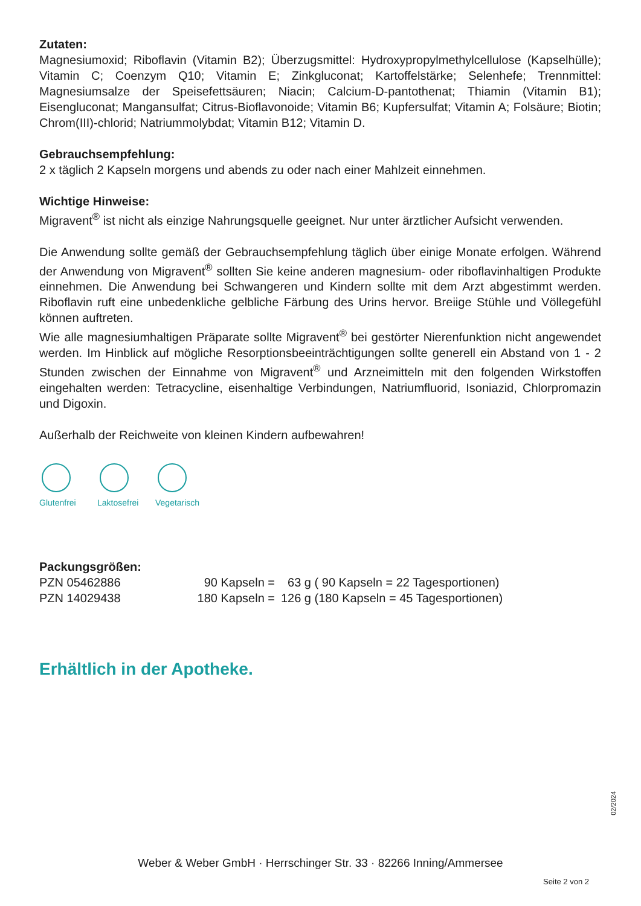Zutaten:
Magnesiumoxid; Riboflavin (Vitamin B2); Überzugsmittel: Hydroxypropylmethylcellulose (Kapsel­hülle); Vitamin C; Coenzym Q10; Vitamin E; Zinkgluconat; Kartoffelstärke; Selenhefe; Trennmit­tel: Magnesiumsalze der Speisefettsäuren; Niacin; Calcium-D-pantothenat; Thiamin (Vitamin B1); Eisengluconat; Mangansulfat; Citrus-Bioflavonoide; Vitamin B6; Kupfersulfat; Vitamin A; Folsäure; Biotin; Chrom(III)-chlorid; Natriummolybdat; Vitamin B12; Vitamin D.
Gebrauchsempfehlung:
2 x täglich 2 Kapseln morgens und abends zu oder nach einer Mahlzeit einnehmen.
Wichtige Hinweise:
Migravent<sup>®</sup> ist nicht als einzige Nahrungsquelle geeignet. Nur unter ärztlicher Aufsicht verwenden.
Die Anwendung sollte gemäß der Gebrauchsempfehlung täglich über einige Monate erfolgen. Während der Anwendung von Migravent<sup>®</sup> sollten Sie keine anderen magnesium- oder riboflavinhaltigen Produkte einnehmen. Die Anwendung bei Schwangeren und Kindern sollte mit dem Arzt abgestimmt werden. Riboflavin ruft eine unbedenkliche gelbliche Färbung des Urins hervor. Breiige Stühle und Völlegefühl können auftreten.
Wie alle magnesiumhaltigen Präparate sollte Migravent<sup>®</sup> bei gestörter Nierenfunktion nicht angewendet werden. Im Hinblick auf mögliche Resorptionsbeeinträchtigungen sollte generell ein Abstand von 1 - 2 Stunden zwischen der Einnahme von Migravent<sup>®</sup> und Arzneimitteln mit den folgenden Wirkstoffen eingehalten werden: Tetracycline, eisenhaltige Verbindungen, Natrium­fluorid, Isoniazid, Chlorpromazin und Digoxin.
Außerhalb der Reichweite von kleinen Kindern aufbewahren!
Glutenfrei
Laktosefrei
Vegetarisch
Packungsgrößen:
| PZN 05462886 | 90 Kapseln = | 63 g | ( 90 Kapseln = 22 Tagesportionen) |
| PZN 14029438 | 180 Kapseln = | 126 g | (180 Kapseln = 45 Tagesportionen) |
Erhältlich in der Apotheke.
02/2024
Weber & Weber GmbH · Herrschinger Str. 33 · 82266 Inning/Ammersee
Seite 2 von 2